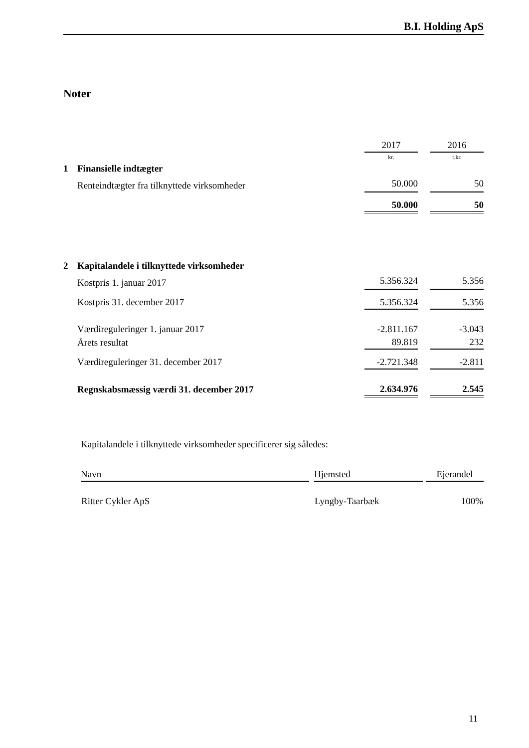B.I. Holding ApS
Noter
| | | 2017 | | 2016 |
| | | kr. | | t.kr. |
| 1 | Finansielle indtægter | | | |
| | Renteindtægter fra tilknyttede virksomheder | 50.000 | | 50 |
| | | 50.000 | | 50 |
| 2 | Kapitalandele i tilknyttede virksomheder | | | |
| | Kostpris 1. januar 2017 | 5.356.324 | | 5.356 |
| | Kostpris 31. december 2017 | 5.356.324 | | 5.356 |
| | Værdireguleringer 1. januar 2017 | -2.811.167 | | -3.043 |
| | Årets resultat | 89.819 | | 232 |
| | Værdireguleringer 31. december 2017 | -2.721.348 | | -2.811 |
| | Regnskabsmæssig værdi 31. december 2017 | 2.634.976 | | 2.545 |
Kapitalandele i tilknyttede virksomheder specificerer sig således:
| Navn | | Hjemsted | | Ejerandel |
| --- | --- | --- | --- | --- |
| Ritter Cykler ApS | | Lyngby-Taarbæk | | 100% |
11